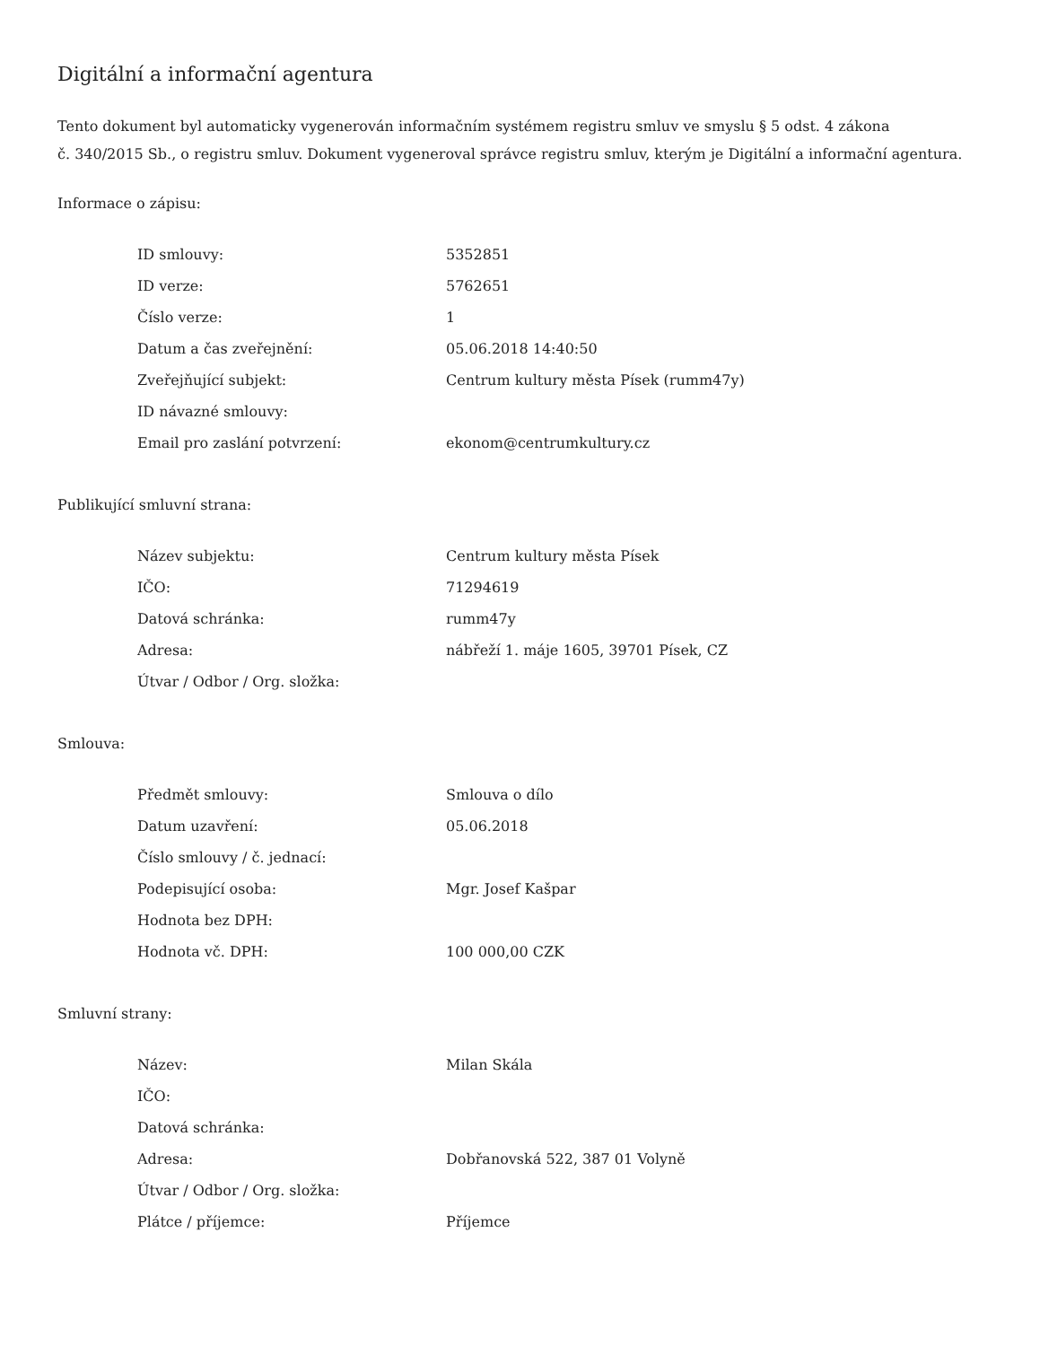Digitální a informační agentura
Tento dokument byl automaticky vygenerován informačním systémem registru smluv ve smyslu § 5 odst. 4 zákona
č. 340/2015 Sb., o registru smluv. Dokument vygeneroval správce registru smluv, kterým je Digitální a informační agentura.
Informace o zápisu:
| ID smlouvy: | 5352851 |
| ID verze: | 5762651 |
| Číslo verze: | 1 |
| Datum a čas zveřejnění: | 05.06.2018 14:40:50 |
| Zveřejňující subjekt: | Centrum kultury města Písek (rumm47y) |
| ID návazné smlouvy: | |
| Email pro zaslání potvrzení: | ekonom@centrumkultury.cz |
Publikující smluvní strana:
| Název subjektu: | Centrum kultury města Písek |
| IČO: | 71294619 |
| Datová schránka: | rumm47y |
| Adresa: | nábřeží 1. máje 1605, 39701 Písek, CZ |
| Útvar / Odbor / Org. složka: | |
Smlouva:
| Předmět smlouvy: | Smlouva o dílo |
| Datum uzavření: | 05.06.2018 |
| Číslo smlouvy / č. jednací: | |
| Podepisující osoba: | Mgr. Josef Kašpar |
| Hodnota bez DPH: | |
| Hodnota vč. DPH: | 100 000,00 CZK |
Smluvní strany:
| Název: | Milan Skála |
| IČO: | |
| Datová schránka: | |
| Adresa: | Dobřanovská 522, 387 01 Volyně |
| Útvar / Odbor / Org. složka: | |
| Plátce / příjemce: | Příjemce |